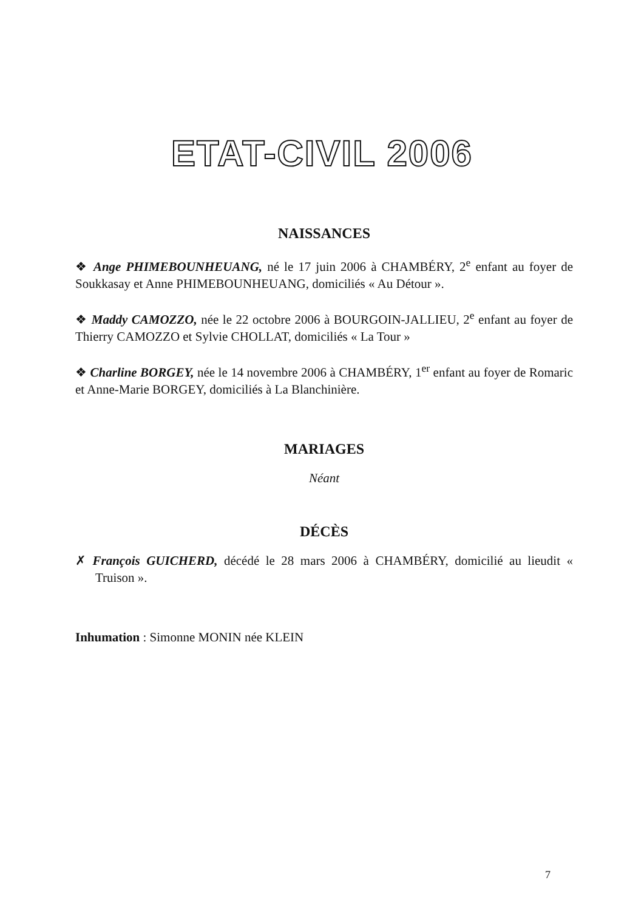ETAT-CIVIL 2006
NAISSANCES
❖ Ange PHIMEBOUNHEUANG, né le 17 juin 2006 à CHAMBÉRY, 2<sup>e</sup> enfant au foyer de Soukkasay et Anne PHIMEBOUNHEUANG, domiciliés « Au Détour ».
❖ Maddy CAMOZZO, née le 22 octobre 2006 à BOURGOIN-JALLIEU, 2<sup>e</sup> enfant au foyer de Thierry CAMOZZO et Sylvie CHOLLAT, domiciliés « La Tour »
❖ Charline BORGEY, née le 14 novembre 2006 à CHAMBÉRY, 1<sup>er</sup> enfant au foyer de Romaric et Anne-Marie BORGEY, domiciliés à La Blanchinière.
MARIAGES
Néant
DÉCÈS
✗ François GUICHERD, décédé le 28 mars 2006 à CHAMBÉRY, domicilié au lieudit « Truison ».
Inhumation : Simonne MONIN née KLEIN
7